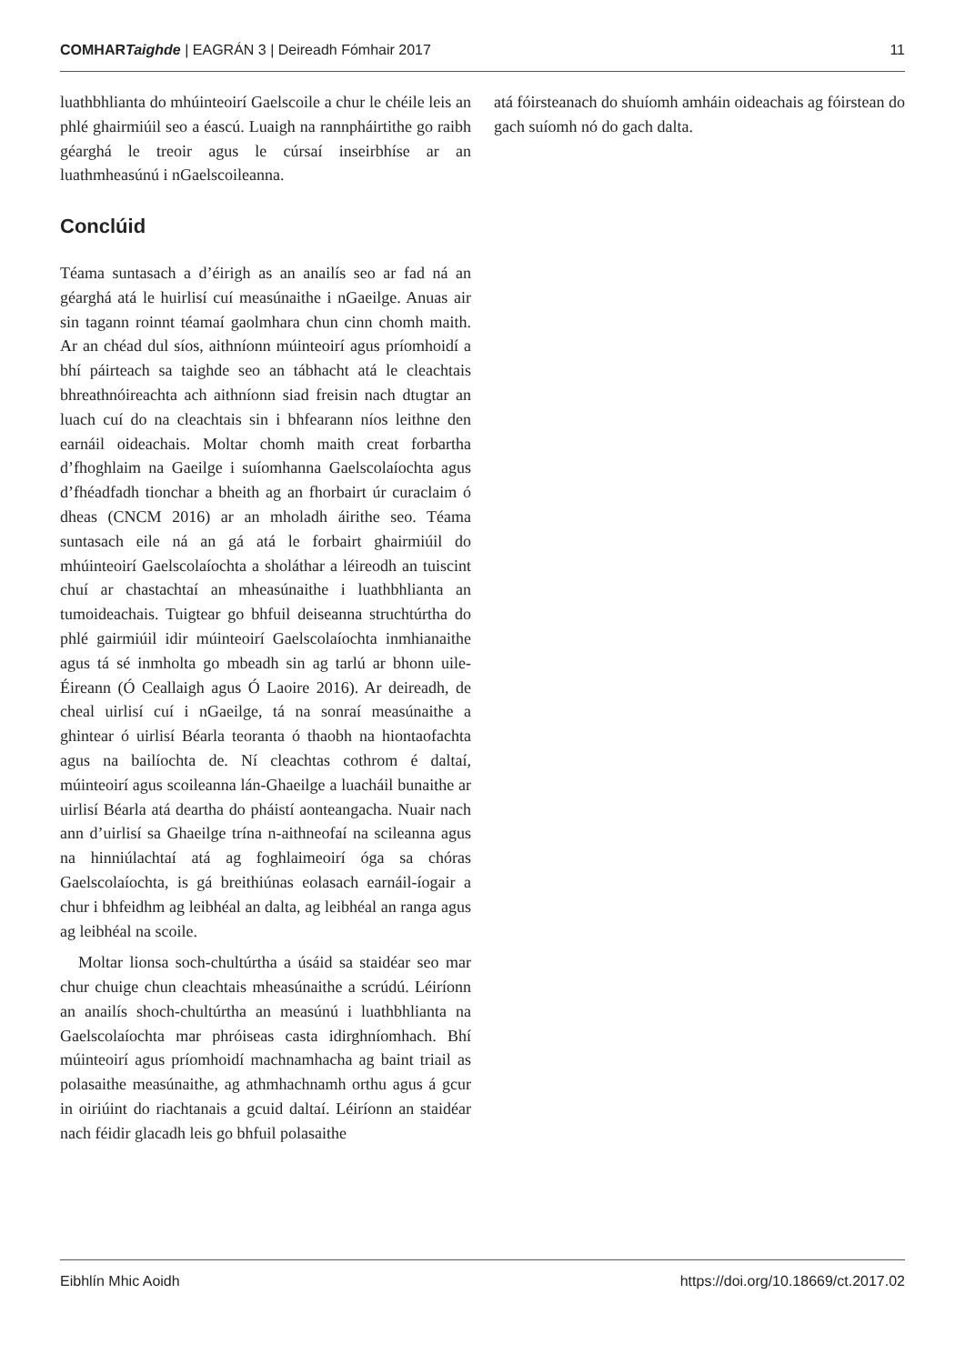COMHARTaighde | EAGRÁN 3 | Deireadh Fómhair 2017 11
luathbhlianta do mhúinteoirí Gaelscoile a chur le chéile leis an phlé ghairmiúil seo a éascú. Luaigh na rannpháirtithe go raibh géarghá le treoir agus le cúrsaí inseirbhíse ar an luathmheasúnú i nGaelscoileanna.
Conclúid
Téama suntasach a d’éirigh as an anailís seo ar fad ná an géarghá atá le huirlisí cuí measúnaithe i nGaeilge. Anuas air sin tagann roinnt téamaí gaolmhara chun cinn chomh maith. Ar an chéad dul síos, aithníonn múinteoirí agus príomhoidí a bhí páirteach sa taighde seo an tábhacht atá le cleachtais bhreathnóireachta ach aithníonn siad freisin nach dtugtar an luach cuí do na cleachtais sin i bhfearann níos leithne den earnáil oideachais. Moltar chomh maith creat forbartha d’fhoghlaim na Gaeilge i suíomhanna Gaelscolaíochta agus d’fhéadfadh tionchar a bheith ag an fhorbairt úr curaclaim ó dheas (CNCM 2016) ar an mholadh áirithe seo. Téama suntasach eile ná an gá atá le forbairt ghairmiúil do mhúinteoirí Gaelscolaíochta a sholáthar a léireodh an tuiscint chuí ar chastachtaí an mheasúnaithe i luathbhlianta an tumoideachais. Tuigtear go bhfuil deiseanna struchtúrtha do phlé gairmiúil idir múinteoirí Gaelscolaíochta inmhianaithe agus tá sé inmholta go mbeadh sin ag tarlú ar bhonn uile-Éireann (Ó Ceallaigh agus Ó Laoire 2016). Ar deireadh, de cheal uirlisí cuí i nGaeilge, tá na sonraí measúnaithe a ghintear ó uirlisí Béarla teoranta ó thaobh na hiontaofachta agus na bailíochta de. Ní cleachtas cothrom é daltaí, múinteoirí agus scoileanna lán-Ghaeilge a luacháil bunaithe ar uirlisí Béarla atá deartha do pháistí aonteangacha. Nuair nach ann d’uirlisí sa Ghaeilge trína n-aithneofaí na scileanna agus na hinniúlachtaí atá ag foghlaimeoirí óga sa chóras Gaelscolaíochta, is gá breithiúnas eolasach earnáil-íogair a chur i bhfeidhm ag leibhéal an dalta, ag leibhéal an ranga agus ag leibhéal na scoile.
Moltar lionsa soch-chultúrtha a úsáid sa staidéar seo mar chur chuige chun cleachtais mheasúnaithe a scrúdú. Léiríonn an anailís shoch-chultúrtha an measúnú i luathbhlianta na Gaelscolaíochta mar phróiseas casta idirghníomhach. Bhí múinteoirí agus príomhoidí machnamhacha ag baint triail as polasaithe measúnaithe, ag athmhachnamh orthu agus á gcur in oiriúint do riachtanais a gcuid daltaí. Léiríonn an staidéar nach féidir glacadh leis go bhfuil polasaithe
atá fóirsteanach do shuíomh amháin oideachais ag fóirstean do gach suíomh nó do gach dalta.
Eibhlín Mhic Aoidh https://doi.org/10.18669/ct.2017.02